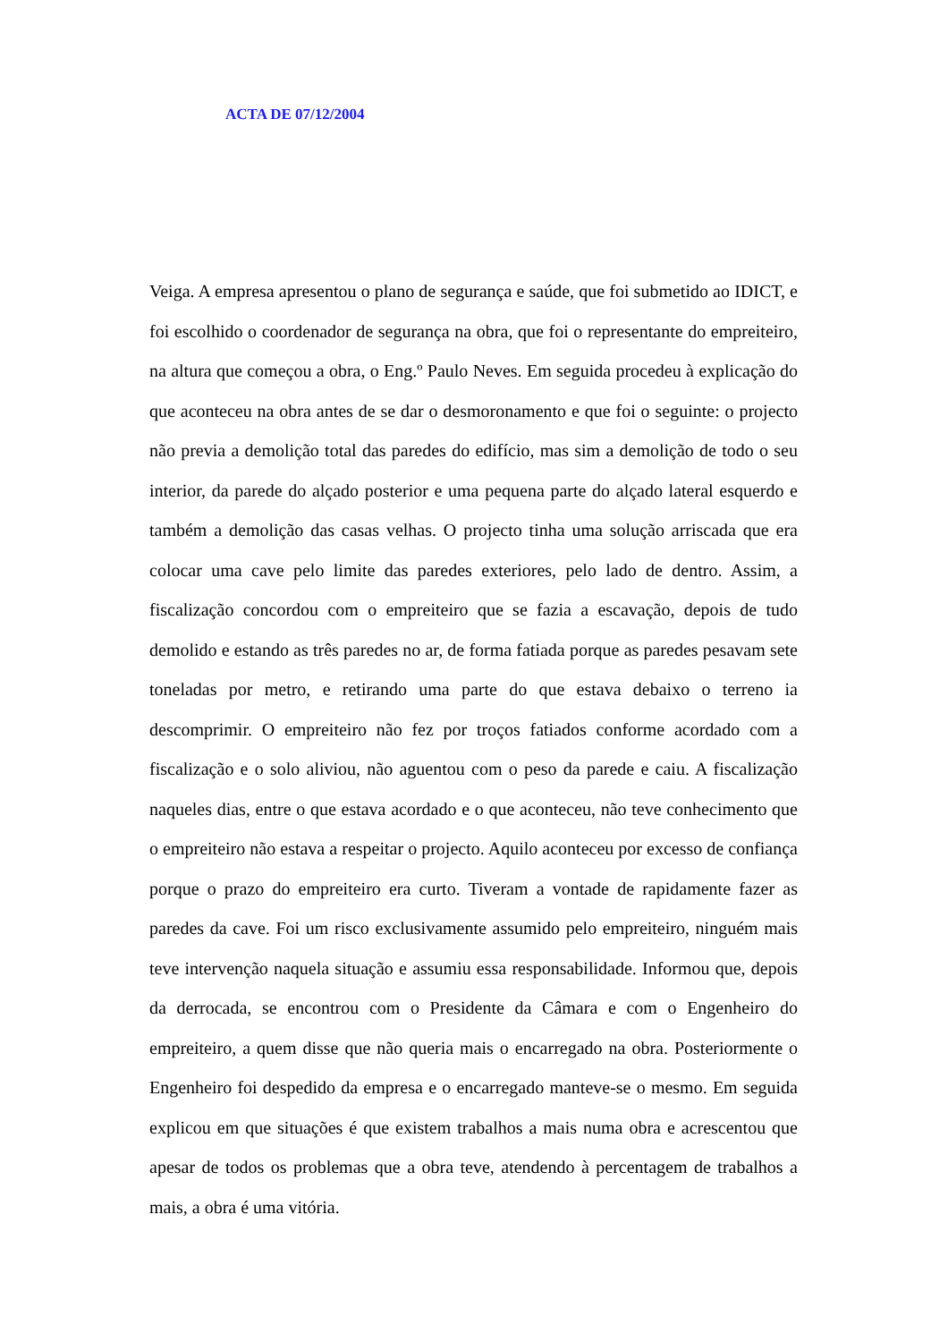ACTA DE 07/12/2004
Veiga. A empresa apresentou o plano de segurança e saúde, que foi submetido ao IDICT, e foi escolhido o coordenador de segurança na obra, que foi o representante do empreiteiro, na altura que começou a obra, o Eng.º Paulo Neves. Em seguida procedeu à explicação do que aconteceu na obra antes de se dar o desmoronamento e que foi o seguinte: o projecto não previa a demolição total das paredes do edifício, mas sim a demolição de todo o seu interior, da parede do alçado posterior e uma pequena parte do alçado lateral esquerdo e também a demolição das casas velhas. O projecto tinha uma solução arriscada que era colocar uma cave pelo limite das paredes exteriores, pelo lado de dentro. Assim, a fiscalização concordou com o empreiteiro que se fazia a escavação, depois de tudo demolido e estando as três paredes no ar, de forma fatiada porque as paredes pesavam sete toneladas por metro, e retirando uma parte do que estava debaixo o terreno ia descomprimir. O empreiteiro não fez por troços fatiados conforme acordado com a fiscalização e o solo aliviou, não aguentou com o peso da parede e caiu. A fiscalização naqueles dias, entre o que estava acordado e o que aconteceu, não teve conhecimento que o empreiteiro não estava a respeitar o projecto. Aquilo aconteceu por excesso de confiança porque o prazo do empreiteiro era curto. Tiveram a vontade de rapidamente fazer as paredes da cave. Foi um risco exclusivamente assumido pelo empreiteiro, ninguém mais teve intervenção naquela situação e assumiu essa responsabilidade. Informou que, depois da derrocada, se encontrou com o Presidente da Câmara e com o Engenheiro do empreiteiro, a quem disse que não queria mais o encarregado na obra. Posteriormente o Engenheiro foi despedido da empresa e o encarregado manteve-se o mesmo. Em seguida explicou em que situações é que existem trabalhos a mais numa obra e acrescentou que apesar de todos os problemas que a obra teve, atendendo à percentagem de trabalhos a mais, a obra é uma vitória.